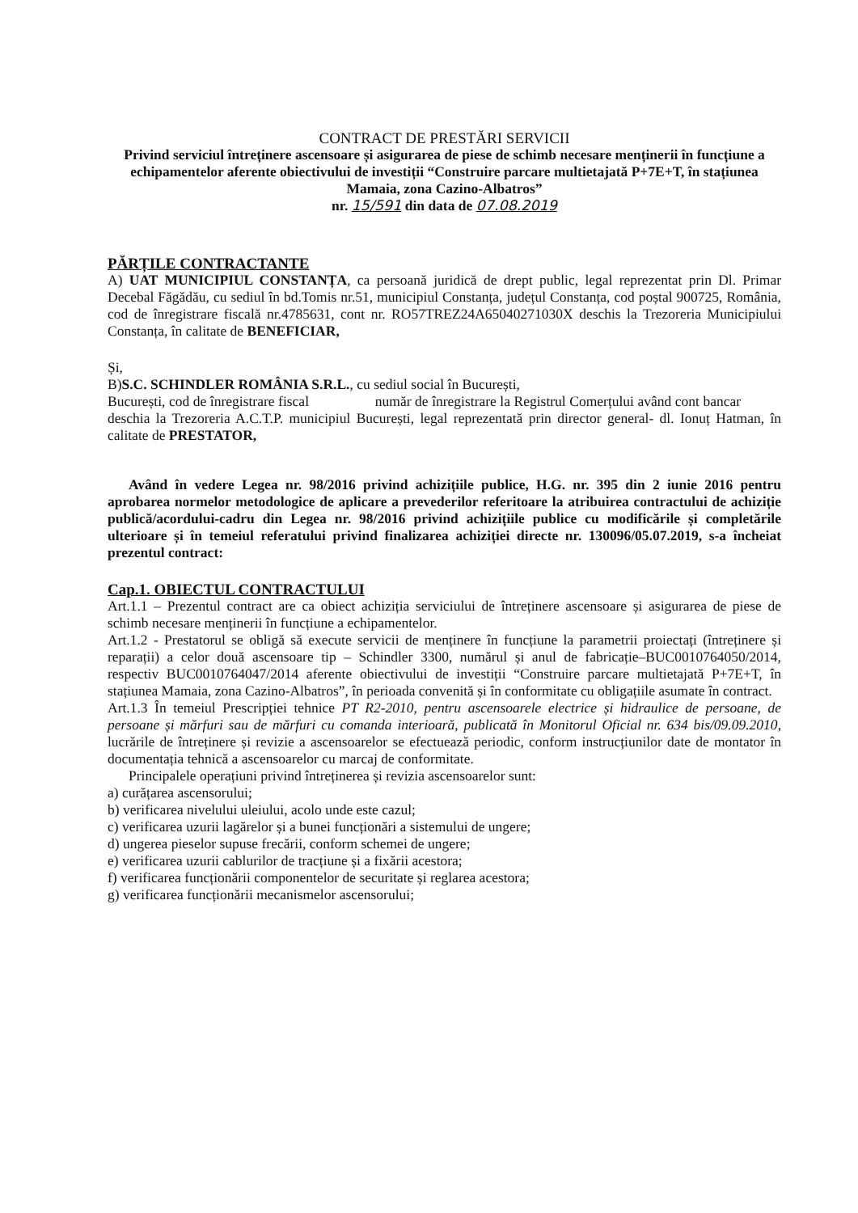CONTRACT DE PRESTĂRI SERVICII
Privind serviciul întreținere ascensoare și asigurarea de piese de schimb necesare menținerii în funcțiune a echipamentelor aferente obiectivului de investiții “Construire parcare multietajată P+7E+T, în stațiunea Mamaia, zona Cazino-Albatros”
nr. 15/591 din data de 07.08.2019
PĂRȚILE CONTRACTANTE
A) UAT MUNICIPIUL CONSTANȚA, ca persoană juridică de drept public, legal reprezentat prin Dl. Primar Decebal Făgădău, cu sediul în bd.Tomis nr.51, municipiul Constanța, județul Constanța, cod poștal 900725, România, cod de înregistrare fiscală nr.4785631, cont nr. RO57TREZ24A65040271030X deschis la Trezoreria Municipiului Constanța, în calitate de BENEFICIAR,
Și,
B)S.C. SCHINDLER ROMÂNIA S.R.L., cu sediul social în București,
București, cod de înregistrare fiscal număr de înregistrare la Registrul Comerțului având cont bancar deschia la Trezoreria A.C.T.P. municipiul București, legal reprezentată prin director general- dl. Ionuț Hatman, în calitate de PRESTATOR,
Având în vedere Legea nr. 98/2016 privind achizițiile publice, H.G. nr. 395 din 2 iunie 2016 pentru aprobarea normelor metodologice de aplicare a prevederilor referitoare la atribuirea contractului de achiziție publică/acordului-cadru din Legea nr. 98/2016 privind achizițiile publice cu modificările și completările ulterioare și în temeiul referatului privind finalizarea achiziției directe nr. 130096/05.07.2019, s-a încheiat prezentul contract:
Cap.1. OBIECTUL CONTRACTULUI
Art.1.1 – Prezentul contract are ca obiect achiziția serviciului de întreținere ascensoare și asigurarea de piese de schimb necesare menținerii în funcțiune a echipamentelor.
Art.1.2 - Prestatorul se obligă să execute servicii de menținere în funcțiune la parametrii proiectați (întreținere și reparații) a celor două ascensoare tip – Schindler 3300, numărul și anul de fabricație–BUC0010764050/2014, respectiv BUC0010764047/2014 aferente obiectivului de investiții “Construire parcare multietajată P+7E+T, în stațiunea Mamaia, zona Cazino-Albatros”, în perioada convenită și în conformitate cu obligațiile asumate în contract.
Art.1.3 În temeiul Prescripției tehnice PT R2-2010, pentru ascensoarele electrice și hidraulice de persoane, de persoane și mărfuri sau de mărfuri cu comanda interioară, publicată în Monitorul Oficial nr. 634 bis/09.09.2010, lucrările de întreținere și revizie a ascensoarelor se efectuează periodic, conform instrucțiunilor date de montator în documentația tehnică a ascensoarelor cu marcaj de conformitate.
Principalele operațiuni privind întreținerea și revizia ascensoarelor sunt:
a) curățarea ascensorului;
b) verificarea nivelului uleiului, acolo unde este cazul;
c) verificarea uzurii lagărelor și a bunei funcționări a sistemului de ungere;
d) ungerea pieselor supuse frecării, conform schemei de ungere;
e) verificarea uzurii cablurilor de tracțiune și a fixării acestora;
f) verificarea funcționării componentelor de securitate și reglarea acestora;
g) verificarea funcționării mecanismelor ascensorului;